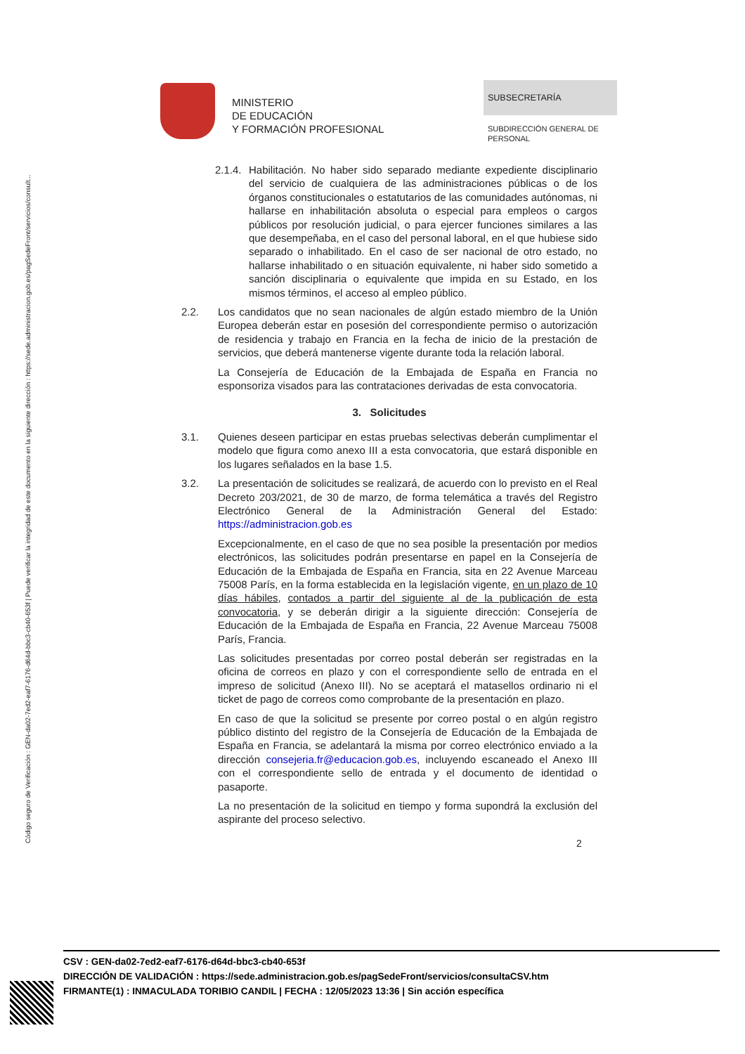Código seguro de Verificación : GEN-da02-7ed2-eaf7-6176-d64d-bbc3-cb40-653f | Puede verificar la integridad de este documento en la siguiente dirección : https://sede.administracion.gob.es/pagSedeFront/servicios/consult...
MINISTERIO
DE EDUCACIÓN
Y FORMACIÓN PROFESIONAL
SUBSECRETARÍA
SUBDIRECCIÓN GENERAL DE
PERSONAL
2.1.4.
Habilitación. No haber sido separado mediante expediente disciplinario del servicio de cualquiera de las administraciones públicas o de los órganos constitucionales o estatutarios de las comunidades autónomas, ni hallarse en inhabilitación absoluta o especial para empleos o cargos públicos por resolución judicial, o para ejercer funciones similares a las que desempeñaba, en el caso del personal laboral, en el que hubiese sido separado o inhabilitado. En el caso de ser nacional de otro estado, no hallarse inhabilitado o en situación equivalente, ni haber sido sometido a sanción disciplinaria o equivalente que impida en su Estado, en los mismos términos, el acceso al empleo público.
2.2. Los candidatos que no sean nacionales de algún estado miembro de la Unión Europea deberán estar en posesión del correspondiente permiso o autorización de residencia y trabajo en Francia en la fecha de inicio de la prestación de servicios, que deberá mantenerse vigente durante toda la relación laboral.
La Consejería de Educación de la Embajada de España en Francia no esponsoriza visados para las contrataciones derivadas de esta convocatoria.
3. Solicitudes
3.1. Quienes deseen participar en estas pruebas selectivas deberán cumplimentar el modelo que figura como anexo III a esta convocatoria, que estará disponible en los lugares señalados en la base 1.5.
3.2. La presentación de solicitudes se realizará, de acuerdo con lo previsto en el Real Decreto 203/2021, de 30 de marzo, de forma telemática a través del Registro Electrónico General de la Administración General del Estado: https://administracion.gob.es
Excepcionalmente, en el caso de que no sea posible la presentación por medios electrónicos, las solicitudes podrán presentarse en papel en la Consejería de Educación de la Embajada de España en Francia, sita en 22 Avenue Marceau 75008 París, en la forma establecida en la legislación vigente, en un plazo de 10 días hábiles, contados a partir del siguiente al de la publicación de esta convocatoria, y se deberán dirigir a la siguiente dirección: Consejería de Educación de la Embajada de España en Francia, 22 Avenue Marceau 75008 París, Francia.
Las solicitudes presentadas por correo postal deberán ser registradas en la oficina de correos en plazo y con el correspondiente sello de entrada en el impreso de solicitud (Anexo III). No se aceptará el matasellos ordinario ni el ticket de pago de correos como comprobante de la presentación en plazo.
En caso de que la solicitud se presente por correo postal o en algún registro público distinto del registro de la Consejería de Educación de la Embajada de España en Francia, se adelantará la misma por correo electrónico enviado a la dirección consejeria.fr@educacion.gob.es, incluyendo escaneado el Anexo III con el correspondiente sello de entrada y el documento de identidad o pasaporte.
La no presentación de la solicitud en tiempo y forma supondrá la exclusión del aspirante del proceso selectivo.
2
CSV : GEN-da02-7ed2-eaf7-6176-d64d-bbc3-cb40-653f
DIRECCIÓN DE VALIDACIÓN : https://sede.administracion.gob.es/pagSedeFront/servicios/consultaCSV.htm
FIRMANTE(1) : INMACULADA TORIBIO CANDIL | FECHA : 12/05/2023 13:36 | Sin acción específica